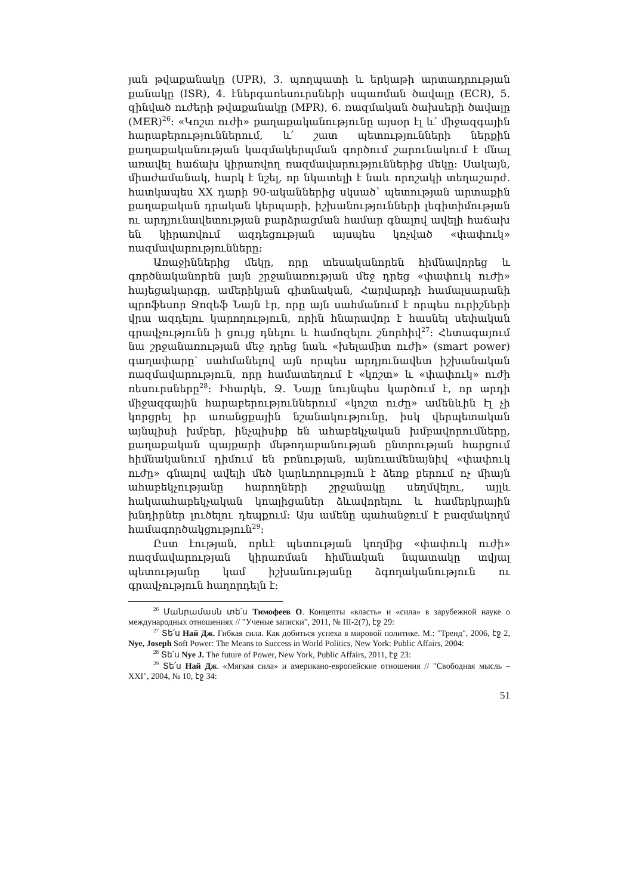յան թվաքանակը (UPR), 3. պողպատի և երկաթի արտադրության քանակը (ISR), 4. էներգառեսուրսների սպառման ծավալը (ECR), 5. զինված ուժերի թվաքանակը (MPR), 6. ռազմական ծախսերի ծավալը (MER)<sup>26</sup>: «Կոշտ ուժի» քաղաքականությունը այսօր էլ և՛ միջազգային հարաբերություններում, և՛ շատ պետությունների ներքին քաղաքականության կազմակերպման գործում շարունակում է մնալ առավել հաճախ կիրառվող ռազմավարություններից մեկը: Սակայն, միաժամանակ, հարկ է նշել, որ նկատելի է նաև որոշակի տեղաշարժ. հատկապես XX դարի 90-ականներից սկսած՝ պետության արտաքին քաղաքական դրական կերպարի, իշխանությունների լեգիտիմության ու արդյունավետության բարձրացման համար գնալով ավելի հաճախ են կիրառվում ազդեցության այսպես կոչված «փափուկ» ռազմավարությունները:
Առաջիններից մեկը, որը տեսականորեն հիմնավորեց և գործնականորեն լայն շրջանառության մեջ դրեց «փափուկ ուժի» հայեցակարգը, ամերիկյան գիտնական, Հարվարդի համալսարանի պրոֆեսոր Ջոզեֆ Նայն էր, որը այն սահմանում է որպես ուրիշների վրա ազդելու կարողություն, որին հնարավոր է հասնել սեփական գրավչությունն ի ցույց դնելու և համոզելու շնորհիվ<sup>27</sup>: Հետագայում նա շրջանառության մեջ դրեց նաև «խելամիտ ուժի» (smart power) գաղափարը՝ սահմանելով այն որպես արդյունավետ իշխանական ռազմավարություն, որը համատեղում է «կոշտ» և «փափուկ» ուժի ռեսուրսները<sup>28</sup>: Իհարկե, Ջ. Նայը նույնպես կարծում է, որ արդի միջազգային հարաբերություններում «կոշտ ուժը» ամենևին էլ չի կորցրել իր առանցքային նշանակությունը, իսկ վերպետական այնպիսի խմբեր, ինչպիսիք են ահաբեկչական խմբավորումները, քաղաքական պայքարի մեթոդաբանության ընտրության հարցում հիմնականում դիմում են բռնության, այնուամենայնիվ «փափուկ ուժը» գնալով ավելի մեծ կարևորություն է ձեռք բերում ոչ միայն ահաբեկչությանը հարողների շրջանակը սեղմվելու, այլև հակաահաբեկչական կոալիցաներ ձևավորելու և համերկրային խնդիրներ լուծելու դեպքում: Այս ամենը պահանջում է բազմակողմ համագործակցություն<sup>29</sup>:
Ըստ էության, որևէ պետության կողմից «փափուկ ուժի» ռազմավարության կիրառման հիմնական նպատակը տվյալ պետությանը կամ իշխանությանը ձգողականություն ու գրավչություն հաղորդելն է:
<sup>26</sup> Մանրամասն տե՛ս Тимофеев О. Концепты «власть» и «сила» в зарубежной науке о международных отношениях // "Ученые записки", 2011, № III-2(7), էջ 29:
<sup>27</sup> Տե՛ս Най Дж. Гибкая сила. Как добиться успеха в мировой политике. М.: "Тренд", 2006, էջ 2, Nye, Joseph Soft Power: The Means to Success in World Politics, New York: Public Affairs, 2004:
<sup>28</sup> Տե՛ս Nye J. The future of Power, New York, Public Affairs, 2011, էջ 23:
<sup>29</sup> Տե՛ս Най Дж. «Мягкая сила» и американо-европейские отношения // "Свободная мысль – XXI", 2004, № 10, էջ 34:
51